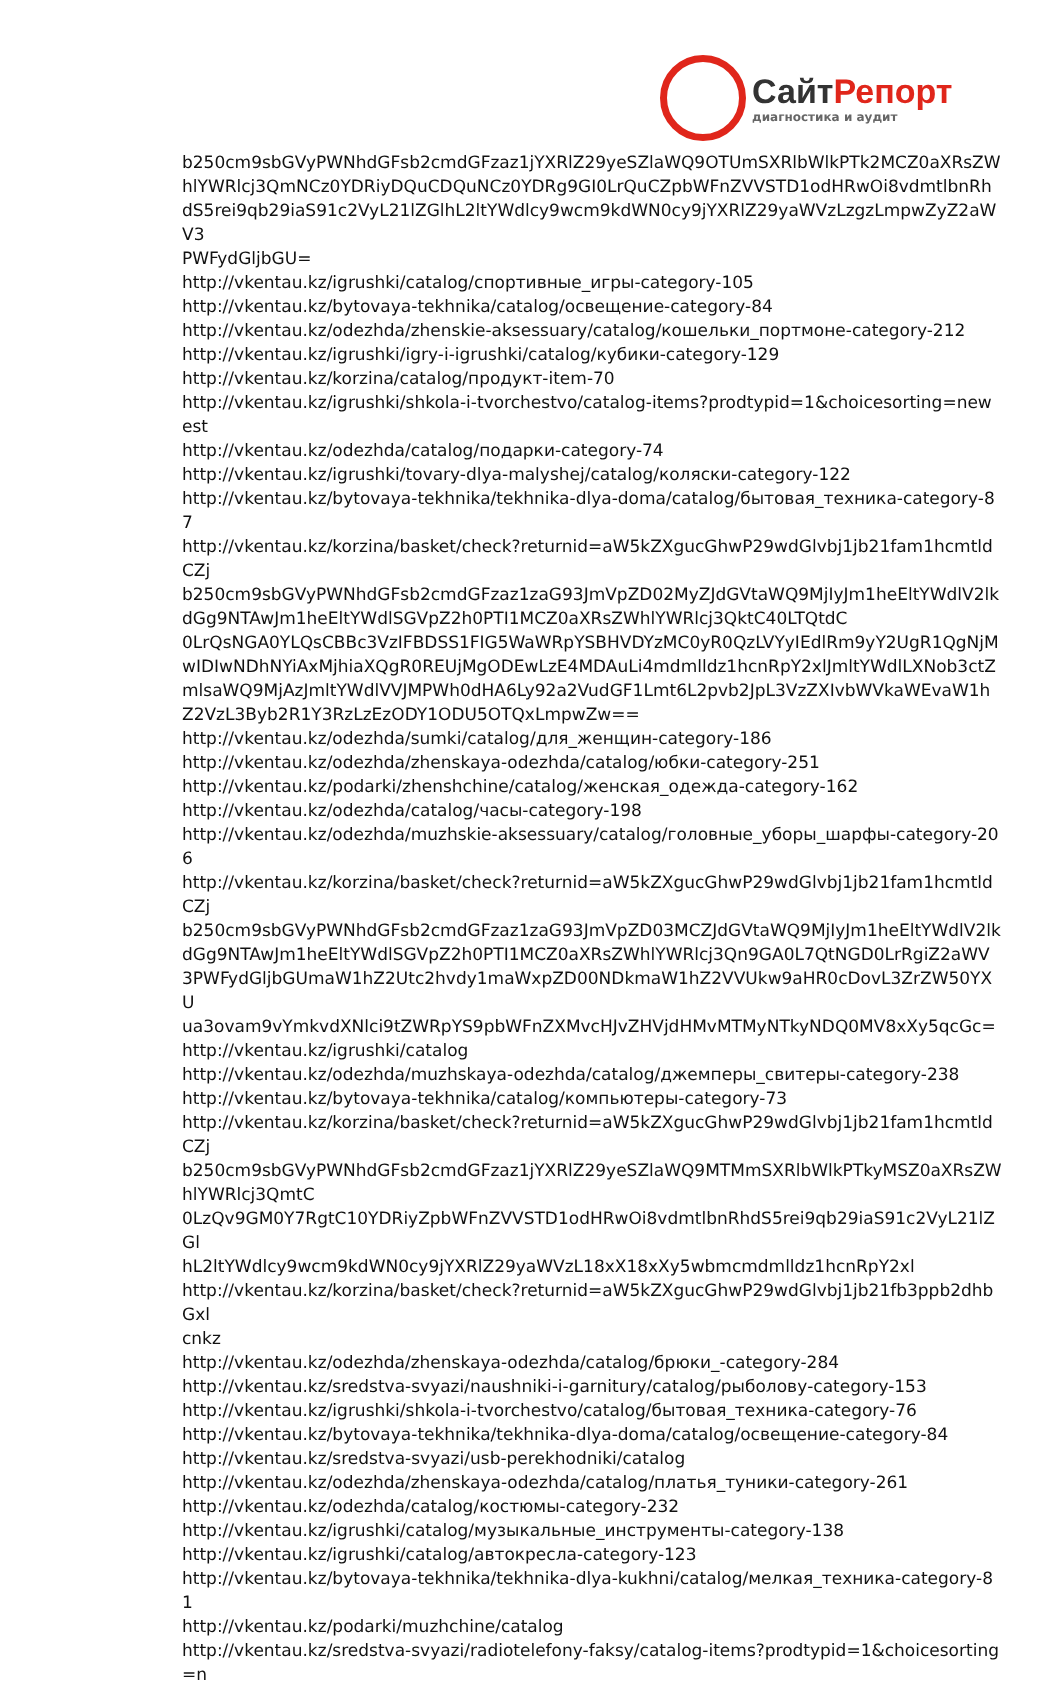СайтРепорт
диагностика и аудит
b250cm9sbGVyPWNhdGFsb2cmdGFzaz1jYXRlZ29yeSZlaWQ9OTUmSXRlbWlkPTk2MCZ0aXRsZW
hlYWRlcj3QmNCz0YDRiyDQuCDQuNCz0YDRg9GI0LrQuCZpbWFnZVVSTD1odHRwOi8vdmtlbnRh
dS5rei9qb29iaS91c2VyL21lZGlhL2ltYWdlcy9wcm9kdWN0cy9jYXRlZ29yaWVzLzgzLmpwZyZ2aWV3
PWFydGljbGU=
http://vkentau.kz/igrushki/catalog/спортивные_игры-category-105
http://vkentau.kz/bytovaya-tekhnika/catalog/освещение-category-84
http://vkentau.kz/odezhda/zhenskie-aksessuary/catalog/кошельки_портмоне-category-212
http://vkentau.kz/igrushki/igry-i-igrushki/catalog/кубики-category-129
http://vkentau.kz/korzina/catalog/продукт-item-70
http://vkentau.kz/igrushki/shkola-i-tvorchestvo/catalog-items?prodtypid=1&choicesorting=newest
http://vkentau.kz/odezhda/catalog/подарки-category-74
http://vkentau.kz/igrushki/tovary-dlya-malyshej/catalog/коляски-category-122
http://vkentau.kz/bytovaya-tekhnika/tekhnika-dlya-doma/catalog/бытовая_техника-category-87
http://vkentau.kz/korzina/basket/check?returnid=aW5kZXgucGhwP29wdGlvbj1jb21fam1hcmtldCZj
b250cm9sbGVyPWNhdGFsb2cmdGFzaz1zaG93JmVpZD02MyZJdGVtaWQ9MjIyJm1heEltYWdlV2lk
dGg9NTAwJm1heEltYWdlSGVpZ2h0PTI1MCZ0aXRsZWhlYWRlcj3QktC40LTQtdC
0LrQsNGA0YLQsCBBc3VzIFBDSS1FIG5WaWRpYSBHVDYzMC0yR0QzLVYyIEdlRm9yY2UgR1QgNjM
wIDIwNDhNYiAxMjhiaXQgR0REUjMgODEwLzE4MDAuLi4mdmlldz1hcnRpY2xlJmltYWdlLXNob3ctZ
mlsaWQ9MjAzJmltYWdlVVJMPWh0dHA6Ly92a2VudGF1Lmt6L2pvb2JpL3VzZXIvbWVkaWEvaW1h
Z2VzL3Byb2R1Y3RzLzEzODY1ODU5OTQxLmpwZw==
http://vkentau.kz/odezhda/sumki/catalog/для_женщин-category-186
http://vkentau.kz/odezhda/zhenskaya-odezhda/catalog/юбки-category-251
http://vkentau.kz/podarki/zhenshchine/catalog/женская_одежда-category-162
http://vkentau.kz/odezhda/catalog/часы-category-198
http://vkentau.kz/odezhda/muzhskie-aksessuary/catalog/головные_уборы_шарфы-category-206
http://vkentau.kz/korzina/basket/check?returnid=aW5kZXgucGhwP29wdGlvbj1jb21fam1hcmtldCZj
b250cm9sbGVyPWNhdGFsb2cmdGFzaz1zaG93JmVpZD03MCZJdGVtaWQ9MjIyJm1heEltYWdlV2lk
dGg9NTAwJm1heEltYWdlSGVpZ2h0PTI1MCZ0aXRsZWhlYWRlcj3Qn9GA0L7QtNGD0LrRgiZ2aWV
3PWFydGljbGUmaW1hZ2Utc2hvdy1maWxpZD00NDkmaW1hZ2VVUkw9aHR0cDovL3ZrZW50YXU
ua3ovam9vYmkvdXNlci9tZWRpYS9pbWFnZXMvcHJvZHVjdHMvMTMyNTkyNDQ0MV8xXy5qcGc=
http://vkentau.kz/igrushki/catalog
http://vkentau.kz/odezhda/muzhskaya-odezhda/catalog/джемперы_свитеры-category-238
http://vkentau.kz/bytovaya-tekhnika/catalog/компьютеры-category-73
http://vkentau.kz/korzina/basket/check?returnid=aW5kZXgucGhwP29wdGlvbj1jb21fam1hcmtldCZj
b250cm9sbGVyPWNhdGFsb2cmdGFzaz1jYXRlZ29yeSZlaWQ9MTMmSXRlbWlkPTkyMSZ0aXRsZW
hlYWRlcj3QmtC
0LzQv9GM0Y7RgtC10YDRiyZpbWFnZVVSTD1odHRwOi8vdmtlbnRhdS5rei9qb29iaS91c2VyL21lZGl
hL2ltYWdlcy9wcm9kdWN0cy9jYXRlZ29yaWVzL18xX18xXy5wbmcmdmlldz1hcnRpY2xl
http://vkentau.kz/korzina/basket/check?returnid=aW5kZXgucGhwP29wdGlvbj1jb21fb3ppb2dhbGxl
cnkz
http://vkentau.kz/odezhda/zhenskaya-odezhda/catalog/брюки_-category-284
http://vkentau.kz/sredstva-svyazi/naushniki-i-garnitury/catalog/рыболову-category-153
http://vkentau.kz/igrushki/shkola-i-tvorchestvo/catalog/бытовая_техника-category-76
http://vkentau.kz/bytovaya-tekhnika/tekhnika-dlya-doma/catalog/освещение-category-84
http://vkentau.kz/sredstva-svyazi/usb-perekhodniki/catalog
http://vkentau.kz/odezhda/zhenskaya-odezhda/catalog/платья_туники-category-261
http://vkentau.kz/odezhda/catalog/костюмы-category-232
http://vkentau.kz/igrushki/catalog/музыкальные_инструменты-category-138
http://vkentau.kz/igrushki/catalog/автокресла-category-123
http://vkentau.kz/bytovaya-tekhnika/tekhnika-dlya-kukhni/catalog/мелкая_техника-category-81
http://vkentau.kz/podarki/muzhchine/catalog
http://vkentau.kz/sredstva-svyazi/radiotelefony-faksy/catalog-items?prodtypid=1&choicesorting=n